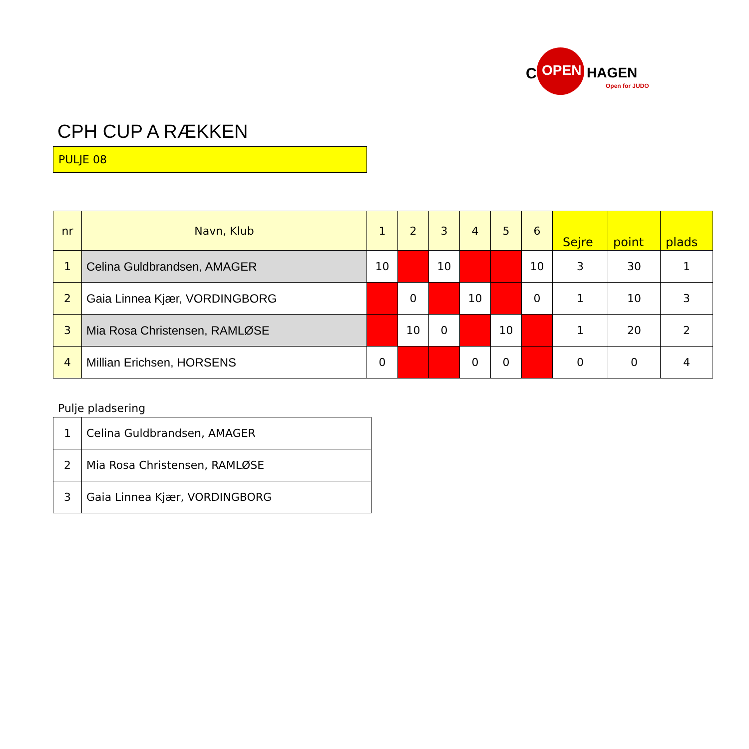C OPEN HAGEN
Open for JUDO
CPH CUP A RÆKKEN
PULJE 08
| nr | Navn, Klub | 1 | 2 | 3 | 4 | 5 | 6 | Sejre | point | plads |
| --- | --- | --- | --- | --- | --- | --- | --- | --- | --- | --- |
| 1 | Celina Guldbrandsen, AMAGER | 10 | | 10 | | | 10 | 3 | 30 | 1 |
| 2 | Gaia Linnea Kjær, VORDINGBORG | | 0 | | 10 | | 0 | 1 | 10 | 3 |
| 3 | Mia Rosa Christensen, RAMLØSE | | 10 | 0 | | 10 | | 1 | 20 | 2 |
| 4 | Millian Erichsen, HORSENS | 0 | | | 0 | 0 | | 0 | 0 | 4 |
Pulje pladsering
| 1 | Celina Guldbrandsen, AMAGER |
| 2 | Mia Rosa Christensen, RAMLØSE |
| 3 | Gaia Linnea Kjær, VORDINGBORG |